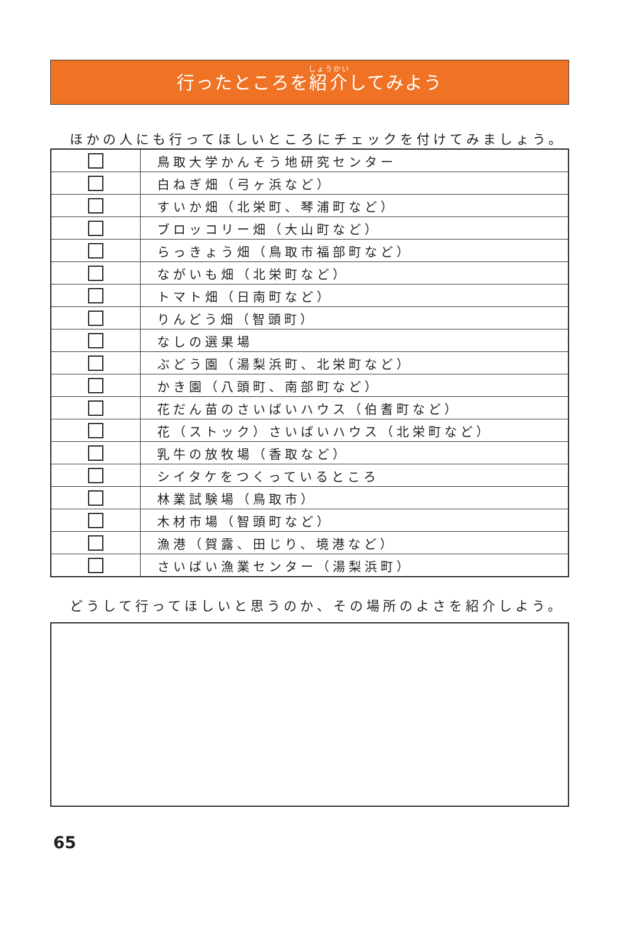行ったところを紹介してみよう
ほかの人にも行ってほしいところにチェックを付けてみましょう。
| | 鳥取大学かんそう地研究センター |
| | 白ねぎ畑（弓ヶ浜など） |
| | すいか畑（北栄町、琴浦町など） |
| | ブロッコリー畑（大山町など） |
| | らっきょう畑（鳥取市福部町など） |
| | ながいも畑（北栄町など） |
| | トマト畑（日南町など） |
| | りんどう畑（智頭町） |
| | なしの選果場 |
| | ぶどう園（湯梨浜町、北栄町など） |
| | かき園（八頭町、南部町など） |
| | 花だん苗のさいばいハウス（伯耆町など） |
| | 花（ストック）さいばいハウス（北栄町など） |
| | 乳牛の放牧場（香取など） |
| | シイタケをつくっているところ |
| | 林業試験場（鳥取市） |
| | 木材市場（智頭町など） |
| | 漁港（賀露、田じり、境港など） |
| | さいばい漁業センター（湯梨浜町） |
どうして行ってほしいと思うのか、その場所のよさを紹介しよう。
65